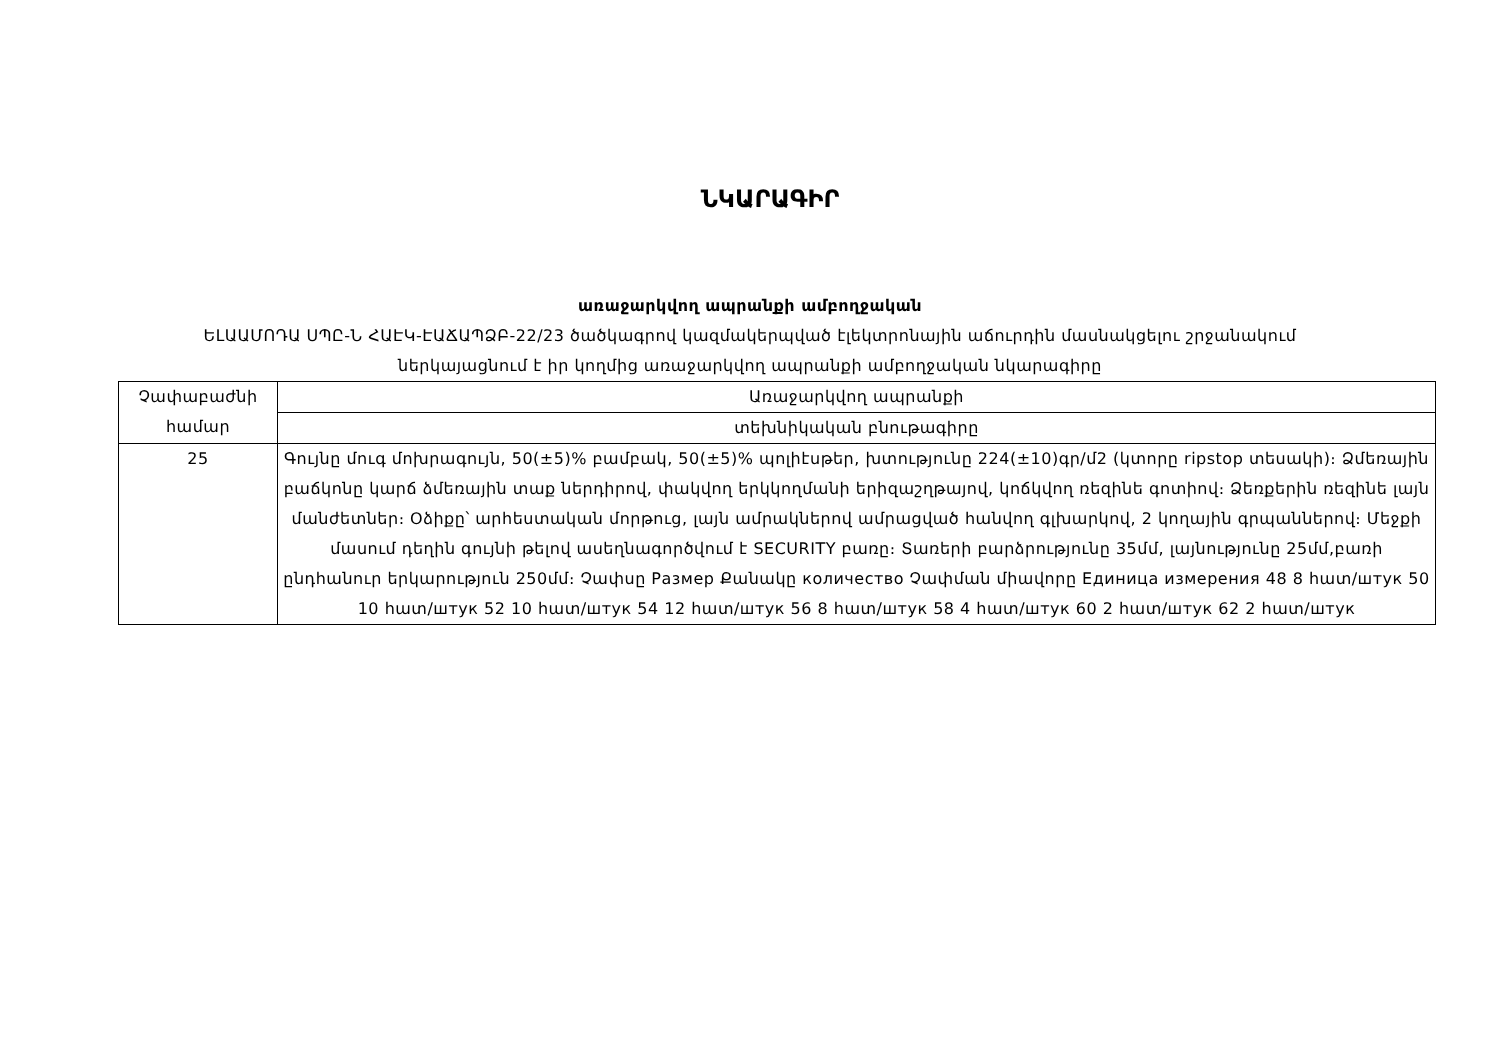ՆԿԱՐԱԳԻՐ
առաջարկվող ապրանքի ամբողջական
ԵԼԱԱՄՈԴԱ ՍՊԸ-Ն ՀԱԷԿ-ԷԱՃԱՊՁԲ-22/23 ծածկագրով կազմակերպված էլեկտրոնային աճուրդին մասնակցելու շրջանակում
ներկայացնում է իր կողմից առաջարկվող ապրանքի ամբողջական նկարագիրը
| Չափաբաժնի համար | Առաջարկվող ապրանքի |
| | տեխնիկական բնութագիրը |
| 25 | Գույնը մուգ մոխրագույն, 50(±5)% բամբակ, 50(±5)% պոլիէսթեր, խտությունը 224(±10)գր/մ2 (կտորը ripstop տեսակի)։ Ձմեռային բաճկոնը կարճ ձմեռային տաք ներդիրով, փակվող երկկողմանի երիզաշղթայով, կոճկվող ռեզինե գոտիով։ Ձեռքերին ռեզինե լայն մանժետներ։ Օձիքը՝ արհեստական մորթուց, լայն ամրակներով ամրացված հանվող գլխարկով, 2 կողային գրպաններով։ Մեջքի մասում դեղին գույնի թելով ասեղնագործվում է SECURITY բառը։ Տառերի բարձրությունը 35մմ, լայնությունը 25մմ,բառի ընդհանուր երկարություն 250մմ։ Չափսը Размер Քանակը количество Չափման միավորը Единица измерения 48 8 հատ/штук 50 10 հատ/штук 52 10 հատ/штук 54 12 հատ/штук 56 8 հատ/штук 58 4 հատ/штук 60 2 հատ/штук 62 2 հատ/штук |